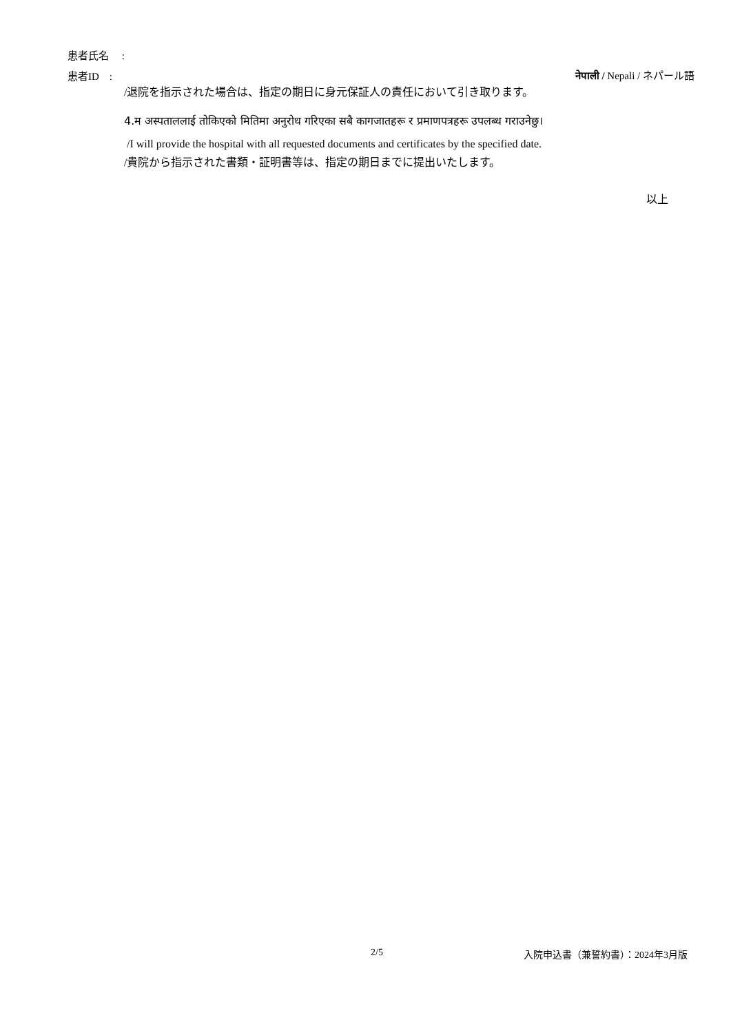患者氏名　 :
患者ID　: नेपाली / Nepali / ネパール語
/退院を指示された場合は、指定の期日に身元保証人の責任において引き取ります。
4.म अस्पताललाई तोकिएको मितिमा अनुरोध गरिएका सबै कागजातहरू र प्रमाणपत्रहरू उपलब्ध गराउनेछु।
/I will provide the hospital with all requested documents and certificates by the specified date.
/貴院から指示された書類・証明書等は、指定の期日までに提出いたします。
以上
2/5 入院申込書（兼誓約書）：2024年3月版